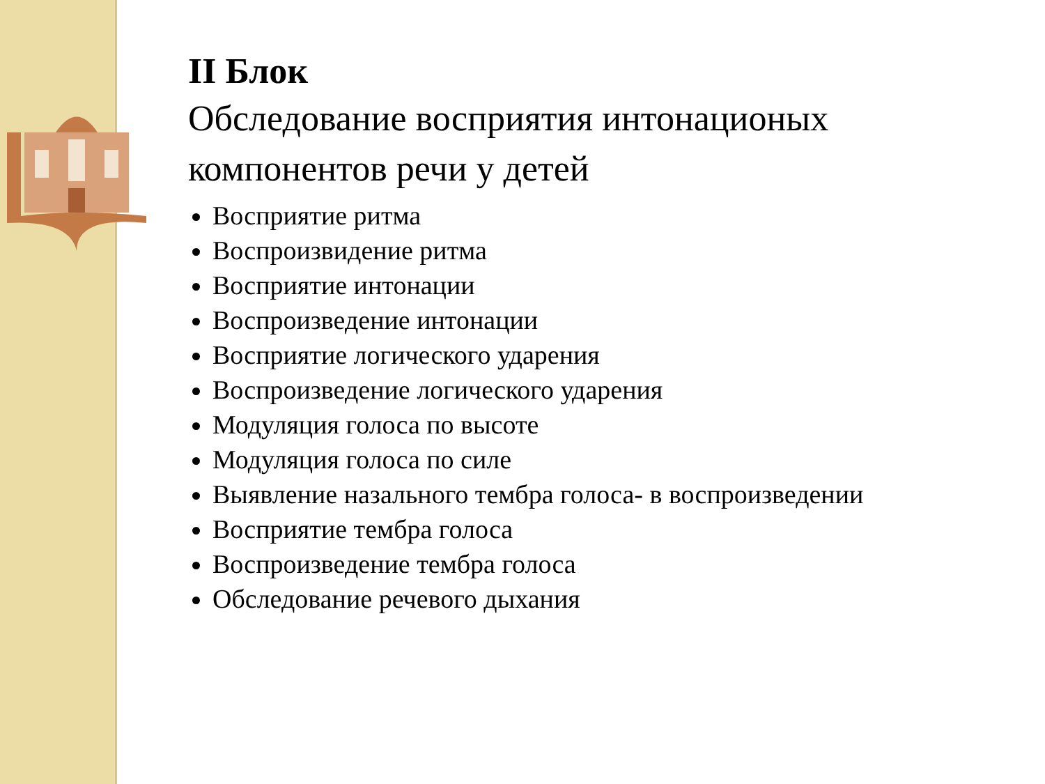II Блок
Обследование восприятия интонационых компонентов речи у детей
Восприятие ритма
Воспроизвидение ритма
Восприятие интонации
Воспроизведение интонации
Восприятие логического ударения
Воспроизведение логического ударения
Модуляция голоса по высоте
Модуляция голоса по силе
Выявление назального тембра голоса- в воспроизведении
Восприятие тембра голоса
Воспроизведение тембра голоса
Обследование речевого дыхания